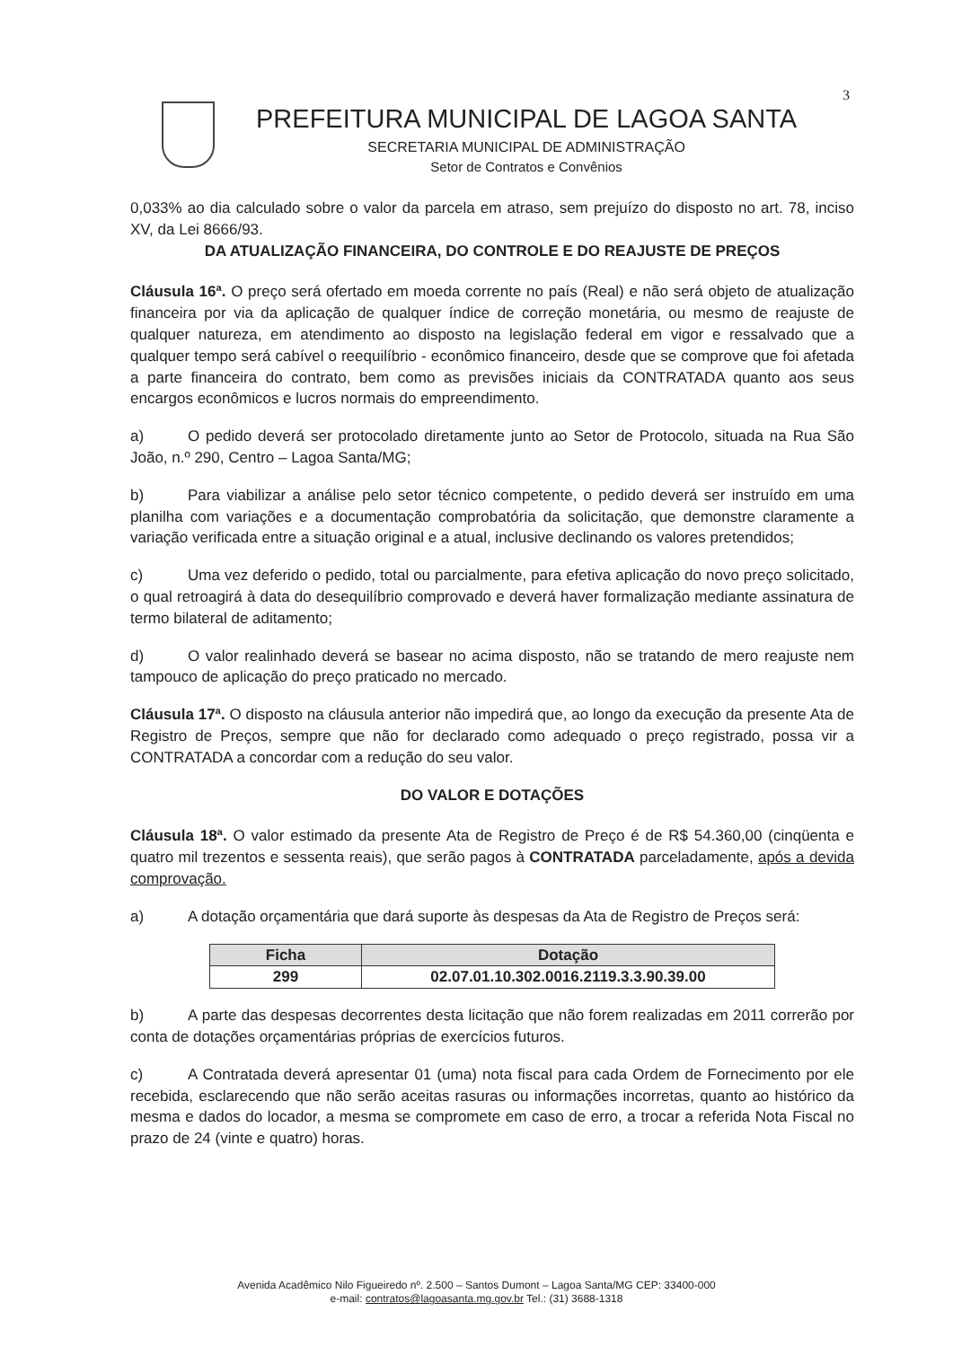3
PREFEITURA MUNICIPAL DE LAGOA SANTA
SECRETARIA MUNICIPAL DE ADMINISTRAÇÃO
Setor de Contratos e Convênios
0,033% ao dia calculado sobre o valor da parcela em atraso, sem prejuízo do disposto no art. 78, inciso XV, da Lei 8666/93.
DA ATUALIZAÇÃO FINANCEIRA, DO CONTROLE E DO REAJUSTE DE PREÇOS
Cláusula 16ª. O preço será ofertado em moeda corrente no país (Real) e não será objeto de atualização financeira por via da aplicação de qualquer índice de correção monetária, ou mesmo de reajuste de qualquer natureza, em atendimento ao disposto na legislação federal em vigor e ressalvado que a qualquer tempo será cabível o reequilíbrio - econômico financeiro, desde que se comprove que foi afetada a parte financeira do contrato, bem como as previsões iniciais da CONTRATADA quanto aos seus encargos econômicos e lucros normais do empreendimento.
a) O pedido deverá ser protocolado diretamente junto ao Setor de Protocolo, situada na Rua São João, n.º 290, Centro – Lagoa Santa/MG;
b) Para viabilizar a análise pelo setor técnico competente, o pedido deverá ser instruído em uma planilha com variações e a documentação comprobatória da solicitação, que demonstre claramente a variação verificada entre a situação original e a atual, inclusive declinando os valores pretendidos;
c) Uma vez deferido o pedido, total ou parcialmente, para efetiva aplicação do novo preço solicitado, o qual retroagirá à data do desequilíbrio comprovado e deverá haver formalização mediante assinatura de termo bilateral de aditamento;
d) O valor realinhado deverá se basear no acima disposto, não se tratando de mero reajuste nem tampouco de aplicação do preço praticado no mercado.
Cláusula 17ª. O disposto na cláusula anterior não impedirá que, ao longo da execução da presente Ata de Registro de Preços, sempre que não for declarado como adequado o preço registrado, possa vir a CONTRATADA a concordar com a redução do seu valor.
DO VALOR E DOTAÇÕES
Cláusula 18ª. O valor estimado da presente Ata de Registro de Preço é de R$ 54.360,00 (cinqüenta e quatro mil trezentos e sessenta reais), que serão pagos à CONTRATADA parceladamente, após a devida comprovação.
a) A dotação orçamentária que dará suporte às despesas da Ata de Registro de Preços será:
| Ficha | Dotação |
| --- | --- |
| 299 | 02.07.01.10.302.0016.2119.3.3.90.39.00 |
b) A parte das despesas decorrentes desta licitação que não forem realizadas em 2011 correrão por conta de dotações orçamentárias próprias de exercícios futuros.
c) A Contratada deverá apresentar 01 (uma) nota fiscal para cada Ordem de Fornecimento por ele recebida, esclarecendo que não serão aceitas rasuras ou informações incorretas, quanto ao histórico da mesma e dados do locador, a mesma se compromete em caso de erro, a trocar a referida Nota Fiscal no prazo de 24 (vinte e quatro) horas.
Avenida Acadêmico Nilo Figueiredo nº. 2.500 – Santos Dumont – Lagoa Santa/MG CEP: 33400-000
e-mail: contratos@lagoasanta.mg.gov.br Tel.: (31) 3688-1318